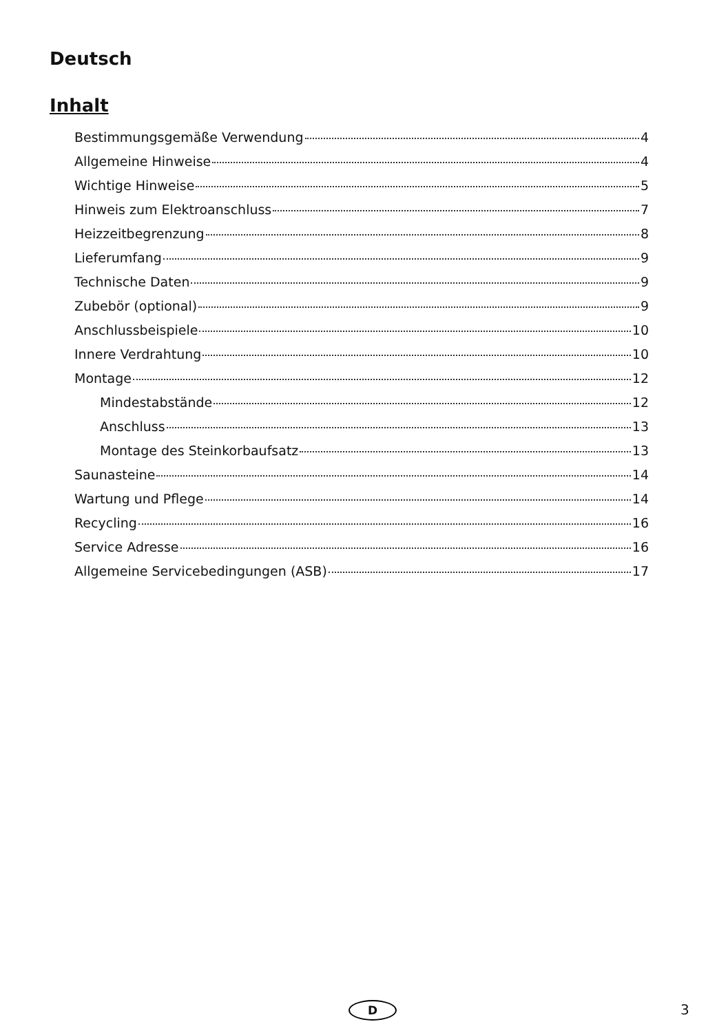Deutsch
Inhalt
Bestimmungsgemäße Verwendung 4
Allgemeine Hinweise 4
Wichtige Hinweise 5
Hinweis zum Elektroanschluss 7
Heizzeitbegrenzung 8
Lieferumfang 9
Technische Daten 9
Zubebör (optional) 9
Anschlussbeispiele 10
Innere Verdrahtung 10
Montage 12
Mindestabstände 12
Anschluss 13
Montage des Steinkorbaufsatz 13
Saunasteine 14
Wartung und Pflege 14
Recycling 16
Service Adresse 16
Allgemeine Servicebedingungen (ASB) 17
D 3